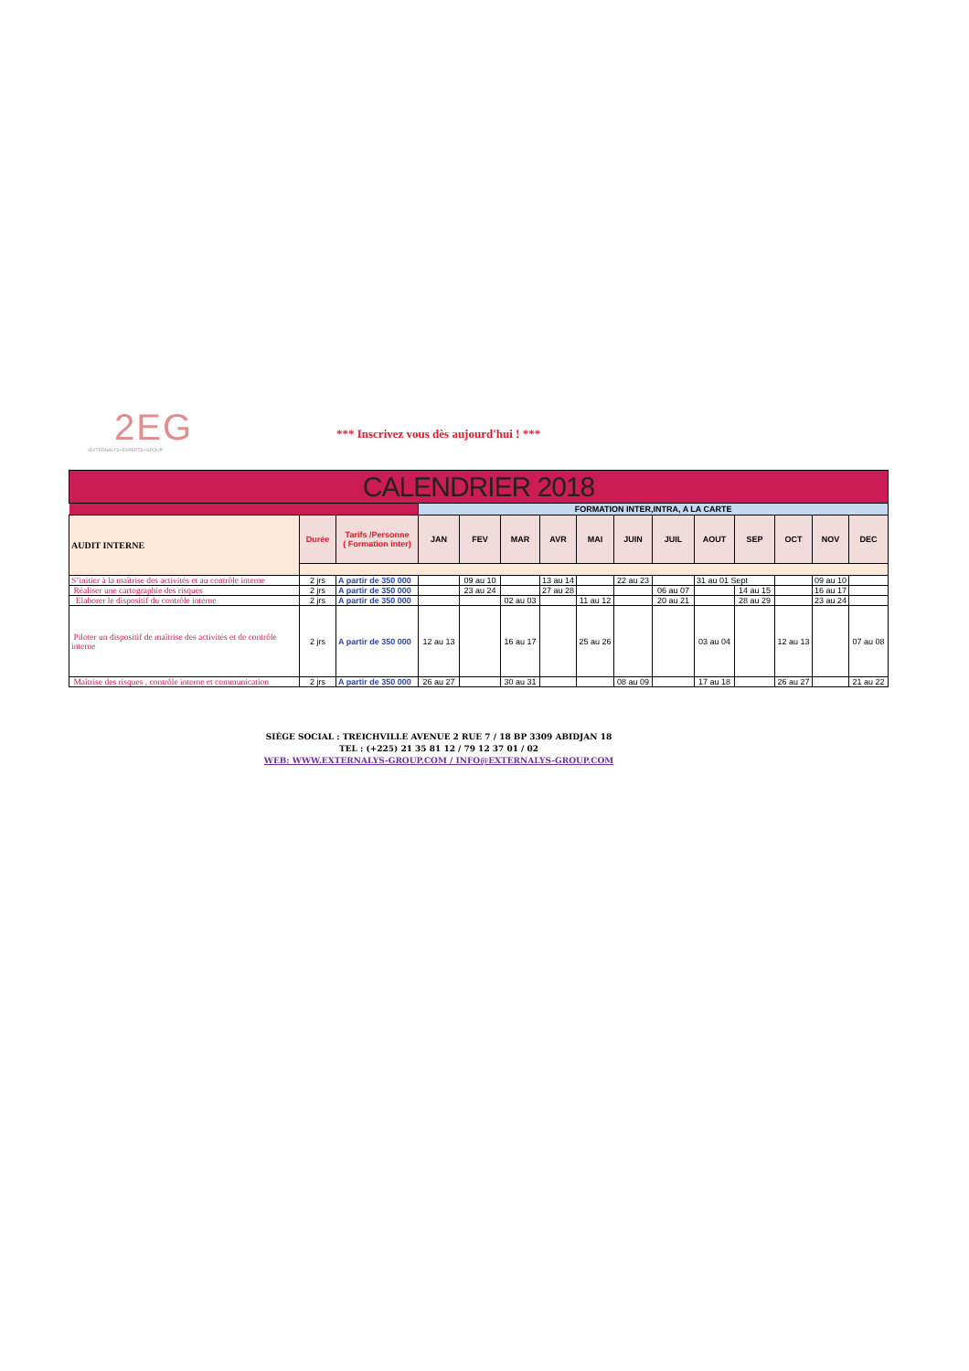2EG
+EXTERNALYS+EXPERTS+GROUP
*** Inscrivez vous dès aujourd'hui ! ***
| CALENDRIER 2018 | | | | | | | | | | | | | | |
| --- | --- | --- | --- | --- | --- | --- | --- | --- | --- | --- | --- | --- | --- | --- |
| | | | FORMATION INTER,INTRA, A LA CARTE | | | | | | | | | | | |
| AUDIT INTERNE | Durée | Tarifs /Personne ( Formation inter) | JAN | FEV | MAR | AVR | MAI | JUIN | JUIL | AOUT | SEP | OCT | NOV | DEC |
| S’initier à la maîtrise des activités et au contrôle interne | 2 jrs | A partir de 350 000 | | 09 au 10 | | 13 au 14 | | 22 au 23 | | 31 au 01 Sept | | | 09 au 10 | |
| Réaliser une cartographie des risques | 2 jrs | A partir de 350 000 | | 23 au 24 | | 27 au 28 | | | 06 au 07 | | 14 au 15 | | 16 au 17 | |
| Elaborer le dispositif du contrôle interne | 2 jrs | A partir de 350 000 | | | 02 au 03 | | 11 au 12 | | 20 au 21 | | 28 au 29 | | 23 au 24 | |
| Piloter un dispositif de maîtrise des activités et de contrôle interne | 2 jrs | A partir de 350 000 | 12 au 13 | | 16 au 17 | | 25 au 26 | | | 03 au 04 | | 12 au 13 | | 07 au 08 |
| Maîtrise des risques , contrôle interne et communication | 2 jrs | A partir de 350 000 | 26 au 27 | | 30 au 31 | | | 08 au 09 | | 17 au 18 | | 26 au 27 | | 21 au 22 |
SIÈGE SOCIAL : TREICHVILLE AVENUE 2 RUE 7 / 18 BP 3309 ABIDJAN 18
TEL : (+225) 21 35 81 12 / 79 12 37 01 / 02
WEB: WWW.EXTERNALYS-GROUP.COM / INFO@EXTERNALYS-GROUP.COM